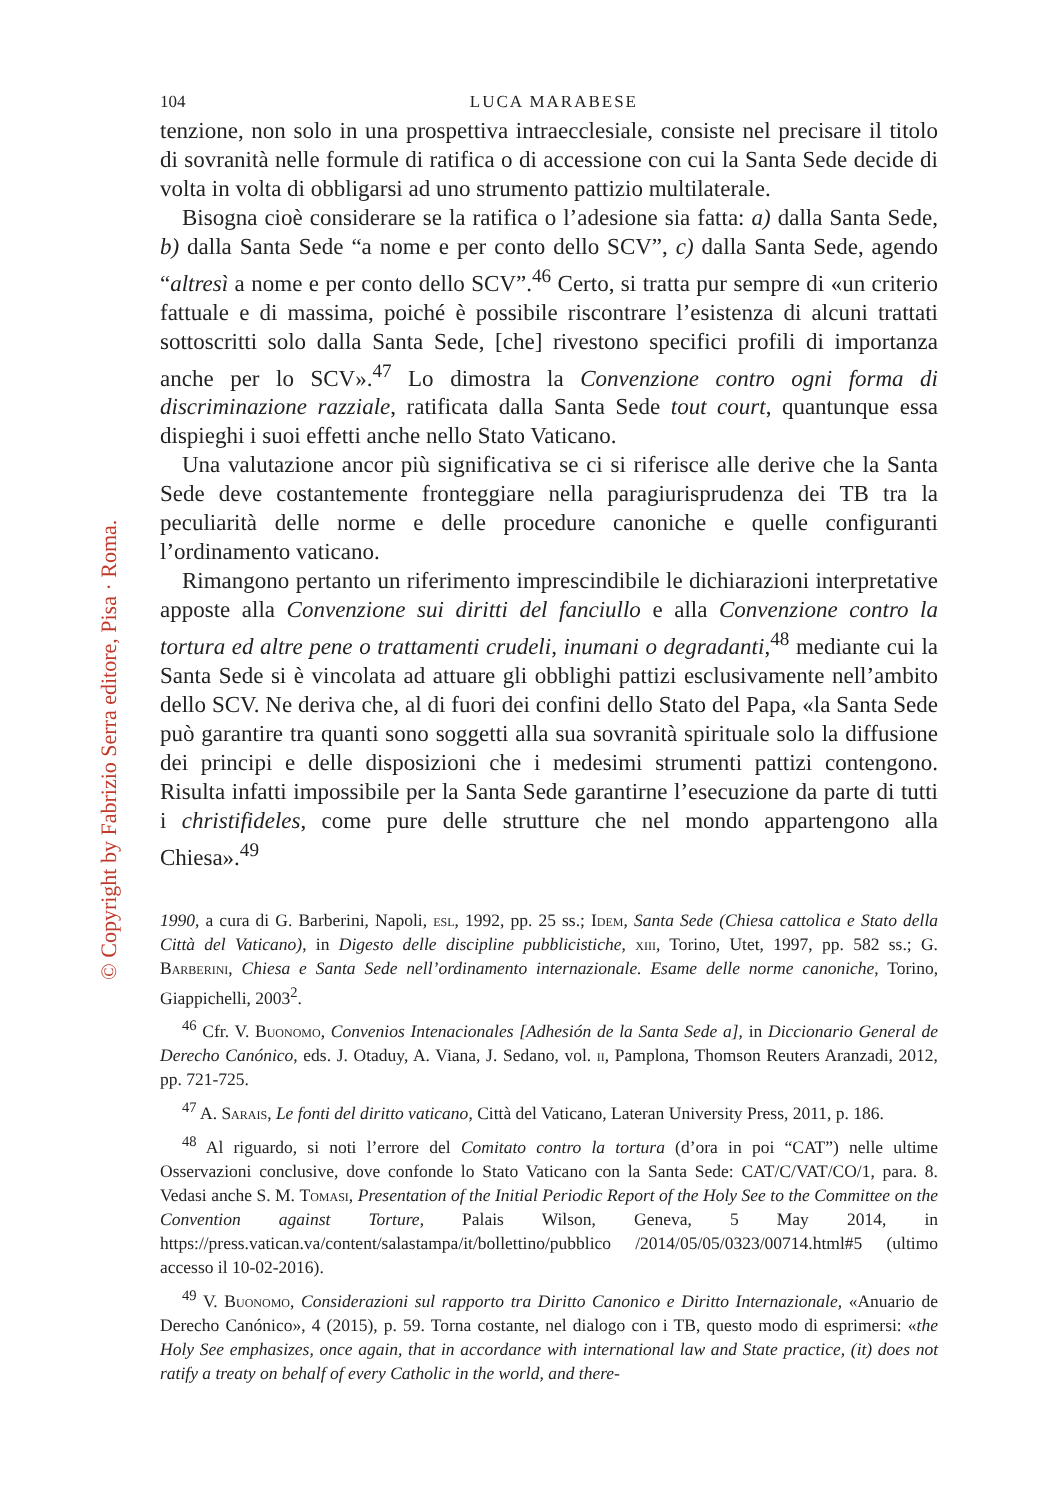© Copyright by Fabrizio Serra editore, Pisa · Roma.
104 LUCA MARABESE
tenzione, non solo in una prospettiva intraecclesiale, consiste nel precisare il titolo di sovranità nelle formule di ratifica o di accessione con cui la Santa Sede decide di volta in volta di obbligarsi ad uno strumento pattizio multilaterale.
Bisogna cioè considerare se la ratifica o l’adesione sia fatta: a) dalla Santa Sede, b) dalla Santa Sede “a nome e per conto dello SCV”, c) dalla Santa Sede, agendo “altresì a nome e per conto dello SCV”.<sup>46</sup> Certo, si tratta pur sempre di «un criterio fattuale e di massima, poiché è possibile riscontrare l’esistenza di alcuni trattati sottoscritti solo dalla Santa Sede, [che] rivestono specifici profili di importanza anche per lo SCV».<sup>47</sup> Lo dimostra la Convenzione contro ogni forma di discriminazione razziale, ratificata dalla Santa Sede tout court, quantunque essa dispieghi i suoi effetti anche nello Stato Vaticano.
Una valutazione ancor più significativa se ci si riferisce alle derive che la Santa Sede deve costantemente fronteggiare nella paragiurisprudenza dei TB tra la peculiarità delle norme e delle procedure canoniche e quelle configuranti l’ordinamento vaticano.
Rimangono pertanto un riferimento imprescindibile le dichiarazioni interpretative apposte alla Convenzione sui diritti del fanciullo e alla Convenzione contro la tortura ed altre pene o trattamenti crudeli, inumani o degradanti,<sup>48</sup> mediante cui la Santa Sede si è vincolata ad attuare gli obblighi pattizi esclusivamente nell’ambito dello SCV. Ne deriva che, al di fuori dei confini dello Stato del Papa, «la Santa Sede può garantire tra quanti sono soggetti alla sua sovranità spirituale solo la diffusione dei principi e delle disposizioni che i medesimi strumenti pattizi contengono. Risulta infatti impossibile per la Santa Sede garantirne l’esecuzione da parte di tutti i christifideles, come pure delle strutture che nel mondo appartengono alla Chiesa».<sup>49</sup>
1990, a cura di G. Barberini, Napoli, esl, 1992, pp. 25 ss.; Idem, Santa Sede (Chiesa cattolica e Stato della Città del Vaticano), in Digesto delle discipline pubblicistiche, xiii, Torino, Utet, 1997, pp. 582 ss.; G. Barberini, Chiesa e Santa Sede nell’ordinamento internazionale. Esame delle norme canoniche, Torino, Giappichelli, 2003<sup>2</sup>.
<sup>46</sup> Cfr. V. Buonomo, Convenios Intenacionales [Adhesión de la Santa Sede a], in Diccionario General de Derecho Canónico, eds. J. Otaduy, A. Viana, J. Sedano, vol. ii, Pamplona, Thomson Reuters Aranzadi, 2012, pp. 721-725.
<sup>47</sup> A. Sarais, Le fonti del diritto vaticano, Città del Vaticano, Lateran University Press, 2011, p. 186.
<sup>48</sup> Al riguardo, si noti l’errore del Comitato contro la tortura (d’ora in poi “CAT”) nelle ultime Osservazioni conclusive, dove confonde lo Stato Vaticano con la Santa Sede: CAT/C/VAT/CO/1, para. 8. Vedasi anche S. M. Tomasi, Presentation of the Initial Periodic Report of the Holy See to the Committee on the Convention against Torture, Palais Wilson, Geneva, 5 May 2014, in https://press.vatican.va/content/salastampa/it/bollettino/pubblico /2014/05/05/0323/00714.html#5 (ultimo accesso il 10-02-2016).
<sup>49</sup> V. Buonomo, Considerazioni sul rapporto tra Diritto Canonico e Diritto Internazionale, «Anuario de Derecho Canónico», 4 (2015), p. 59. Torna costante, nel dialogo con i TB, questo modo di esprimersi: «the Holy See emphasizes, once again, that in accordance with international law and State practice, (it) does not ratify a treaty on behalf of every Catholic in the world, and there-